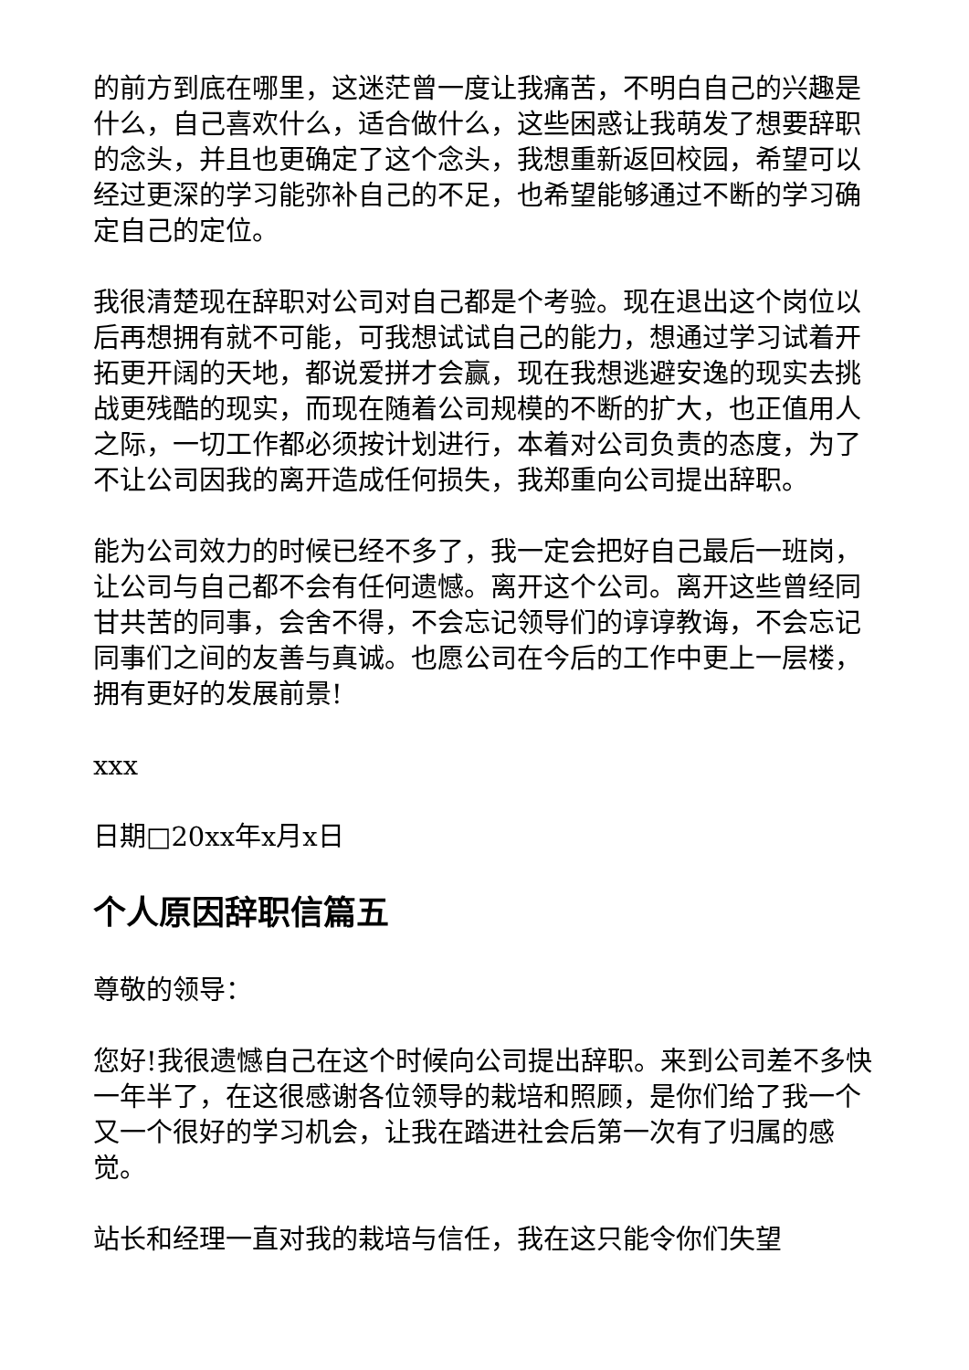的前方到底在哪里，这迷茫曾一度让我痛苦，不明白自己的兴趣是什么，自己喜欢什么，适合做什么，这些困惑让我萌发了想要辞职的念头，并且也更确定了这个念头，我想重新返回校园，希望可以经过更深的学习能弥补自己的不足，也希望能够通过不断的学习确定自己的定位。
我很清楚现在辞职对公司对自己都是个考验。现在退出这个岗位以后再想拥有就不可能，可我想试试自己的能力，想通过学习试着开拓更开阔的天地，都说爱拼才会赢，现在我想逃避安逸的现实去挑战更残酷的现实，而现在随着公司规模的不断的扩大，也正值用人之际，一切工作都必须按计划进行，本着对公司负责的态度，为了不让公司因我的离开造成任何损失，我郑重向公司提出辞职。
能为公司效力的时候已经不多了，我一定会把好自己最后一班岗，让公司与自己都不会有任何遗憾。离开这个公司。离开这些曾经同甘共苦的同事，会舍不得，不会忘记领导们的谆谆教诲，不会忘记同事们之间的友善与真诚。也愿公司在今后的工作中更上一层楼，拥有更好的发展前景!
xxx
日期□20xx年x月x日
个人原因辞职信篇五
尊敬的领导：
您好!我很遗憾自己在这个时候向公司提出辞职。来到公司差不多快一年半了，在这很感谢各位领导的栽培和照顾，是你们给了我一个又一个很好的学习机会，让我在踏进社会后第一次有了归属的感觉。
站长和经理一直对我的栽培与信任，我在这只能令你们失望